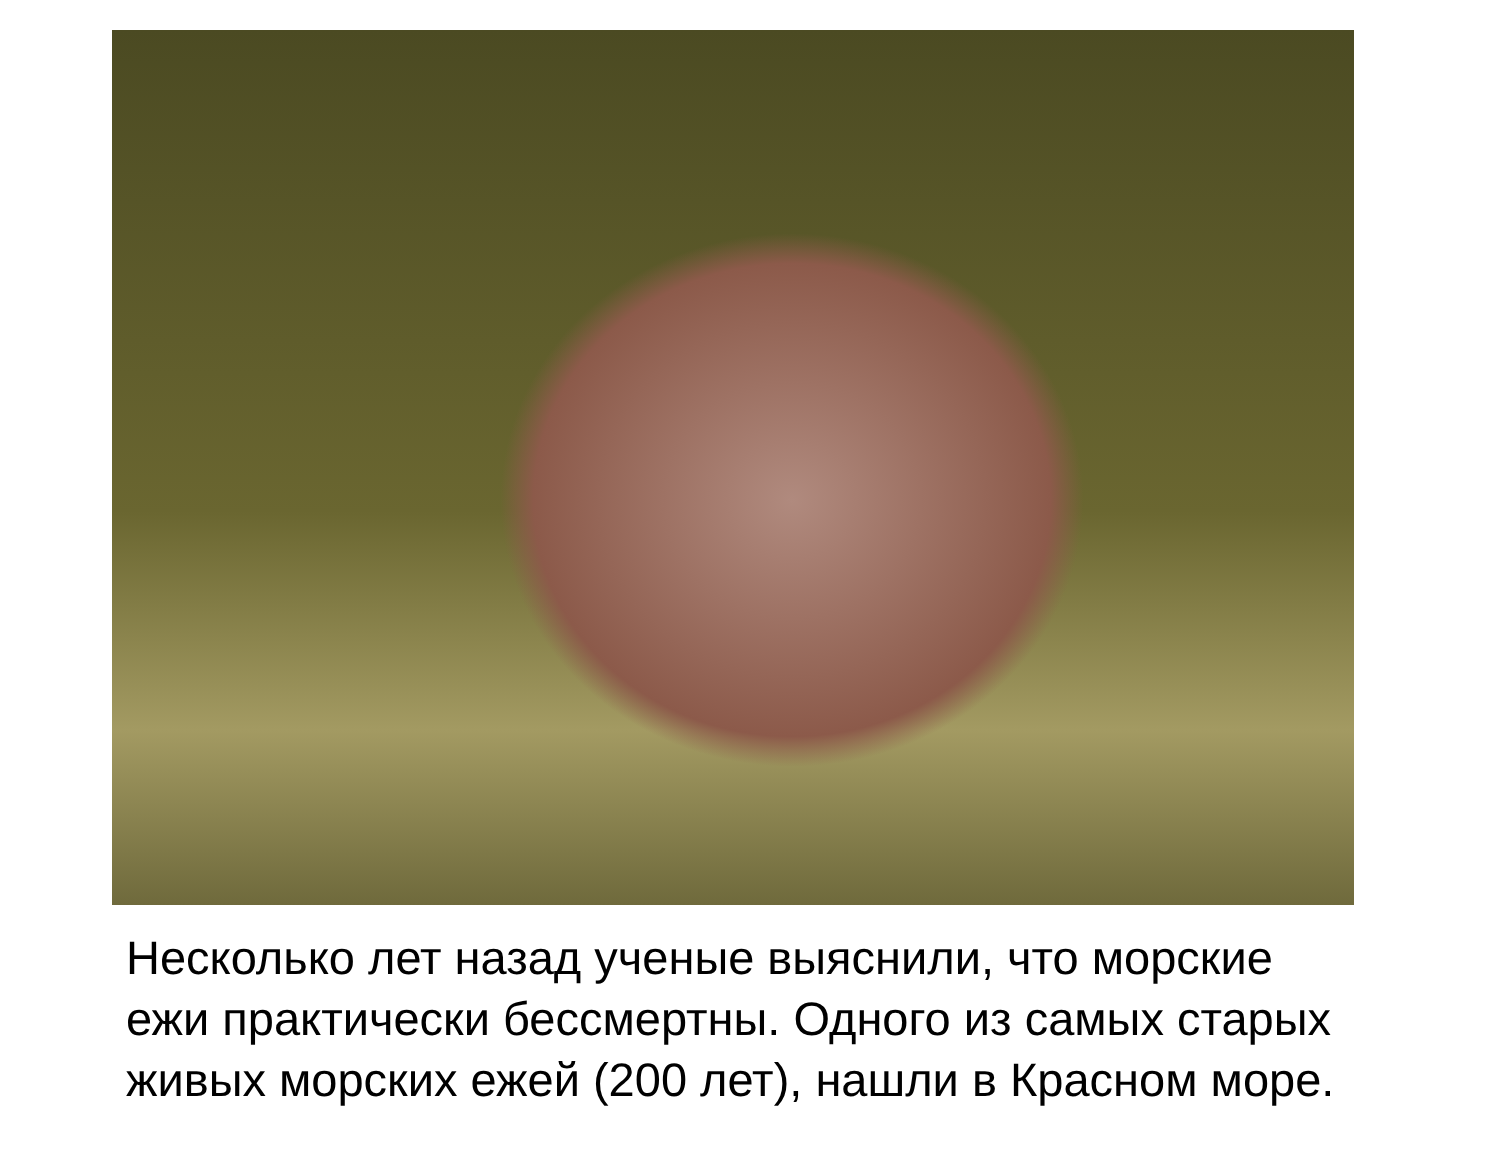Несколько лет назад ученые выяснили, что морские ежи практически бессмертны. Одного из самых старых живых морских ежей (200 лет), нашли в Красном море.